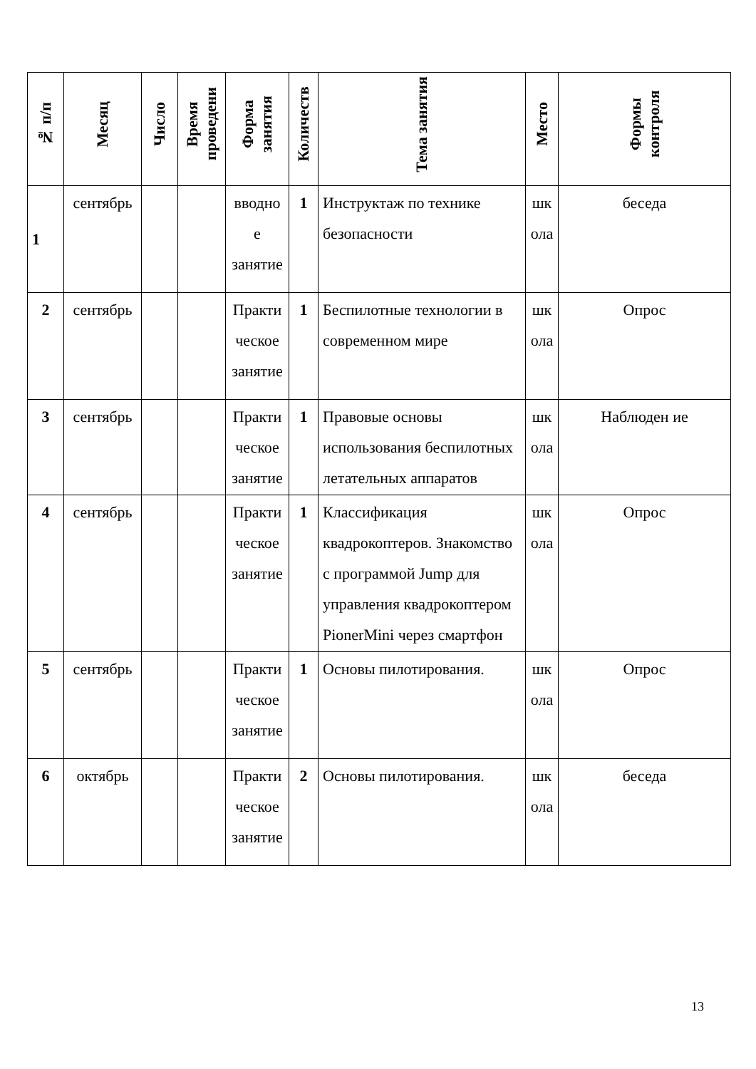| № п/п | Месяц | Число | Время проведени | Форма занятия | Количеств | Тема занятия | Место | Формы контроля |
| --- | --- | --- | --- | --- | --- | --- | --- | --- |
| 1 | сентябрь | | | вводно е занятие | 1 | Инструктаж по технике безопасности | шк ола | беседа |
| 2 | сентябрь | | | Практи ческое занятие | 1 | Беспилотные технологии в современном мире | шк ола | Опрос |
| 3 | сентябрь | | | Практи ческое занятие | 1 | Правовые основы использования беспилотных летательных аппаратов | шк ола | Наблюден ие |
| 4 | сентябрь | | | Практи ческое занятие | 1 | Классификация квадрокоптеров. Знакомство с программой Jump для управления квадрокоптером PionerMini через смартфон | шк ола | Опрос |
| 5 | сентябрь | | | Практи ческое занятие | 1 | Основы пилотирования. | шк ола | Опрос |
| 6 | октябрь | | | Практи ческое занятие | 2 | Основы пилотирования. | шк ола | беседа |
13